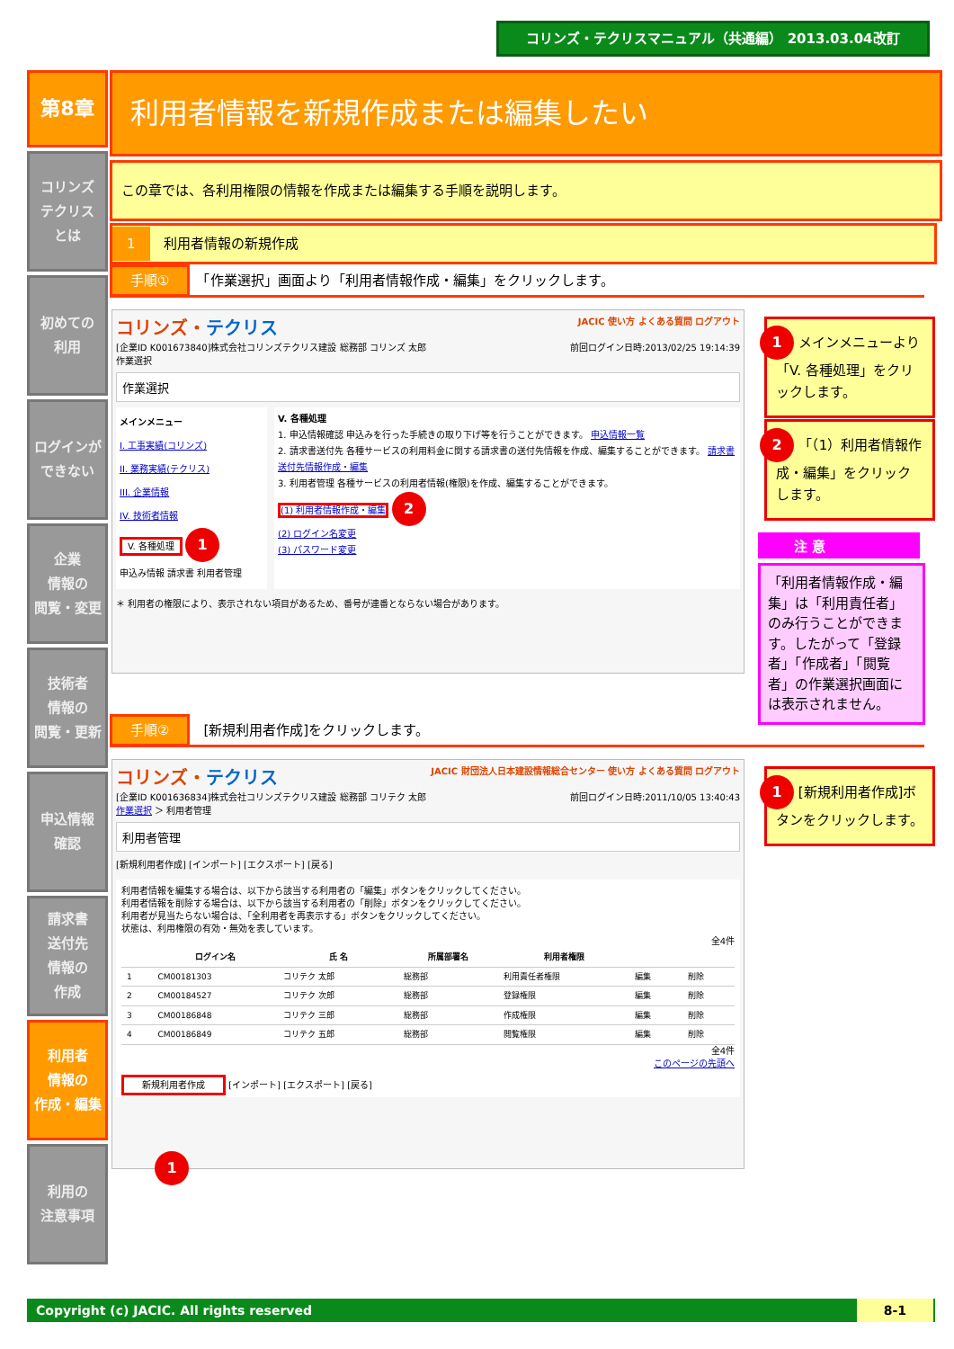コリンズ・テクリスマニュアル（共通編） 2013.03.04改訂
第8章
コリンズ
テクリス
とは
初めての
利用
ログインが
できない
企業
情報の
閲覧・変更
技術者
情報の
閲覧・更新
申込情報
確認
請求書
送付先
情報の
作成
利用者
情報の
作成・編集
利用の
注意事項
利用者情報を新規作成または編集したい
この章では、各利用権限の情報を作成または編集する手順を説明します。
1　利用者情報の新規作成
手順①　「作業選択」画面より「利用者情報作成・編集」をクリックします。
コリンズ・テクリス JACIC 使い方 よくある質問 ログアウト
[企業ID K001673840]株式会社コリンズテクリス建設 総務部 コリンズ 太郎 前回ログイン日時:2013/02/25 19:14:39
作業選択
作業選択
メインメニュー
I. 工事実績(コリンズ)
II. 業務実績(テクリス)
III. 企業情報
IV. 技術者情報
V. 各種処理 1
申込み情報 請求書 利用者管理
V. 各種処理
1. 申込情報確認 申込みを行った手続きの取り下げ等を行うことができます。 申込情報一覧
2. 請求書送付先 各種サービスの利用料金に関する請求書の送付先情報を作成、編集することができます。 請求書送付先情報作成・編集
3. 利用者管理 各種サービスの利用者情報(権限)を作成、編集することができます。
(1) 利用者情報作成・編集 2
(2) ログイン名変更
(3) パスワード変更
＊ 利用者の権限により、表示されない項目があるため、番号が連番とならない場合があります。
1 メインメニューより「V. 各種処理」をクリックします。
2 「（1）利用者情報作成・編集」をクリックします。
注 意
「利用者情報作成・編集」は「利用責任者」のみ行うことができます。したがって「登録者」「作成者」「閲覧者」の作業選択画面には表示されません。
手順②　[新規利用者作成]をクリックします。
コリンズ・テクリス JACIC 財団法人日本建設情報総合センター 使い方 よくある質問 ログアウト
[企業ID K001636834]株式会社コリンズテクリス建設 総務部 コリテク 太郎 前回ログイン日時:2011/10/05 13:40:43
作業選択 ＞ 利用者管理
利用者管理
[新規利用者作成] [インポート] [エクスポート] [戻る]
利用者情報を編集する場合は、以下から該当する利用者の「編集」ボタンをクリックしてください。
利用者情報を削除する場合は、以下から該当する利用者の「削除」ボタンをクリックしてください。
利用者が見当たらない場合は、「全利用者を再表示する」ボタンをクリックしてください。
状態は、利用権限の有効・無効を表しています。
全4件
| | ログイン名 | 氏 名 | 所属部署名 | 利用者権限 | | |
| --- | --- | --- | --- | --- | --- | --- |
| 1 | CM00181303 | コリテク 太郎 | 総務部 | 利用責任者権限 | 編集 | 削除 |
| 2 | CM00184527 | コリテク 次郎 | 総務部 | 登録権限 | 編集 | 削除 |
| 3 | CM00186848 | コリテク 三郎 | 総務部 | 作成権限 | 編集 | 削除 |
| 4 | CM00186849 | コリテク 五郎 | 総務部 | 閲覧権限 | 編集 | 削除 |
全4件
このページの先頭へ
新規利用者作成 [インポート] [エクスポート] [戻る]
1
1 [新規利用者作成]ボタンをクリックします。
Copyright (c) JACIC. All rights reserved 8-1